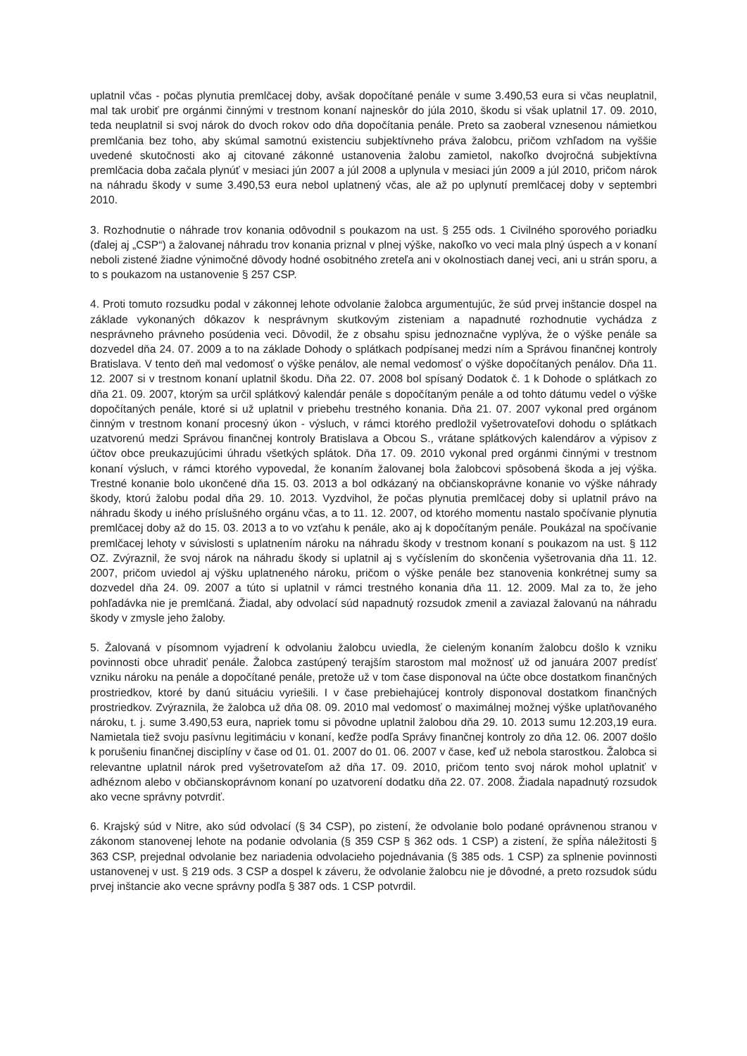uplatnil včas - počas plynutia premlčacej doby, avšak dopočítané penále v sume 3.490,53 eura si včas neuplatnil, mal tak urobiť pre orgánmi činnými v trestnom konaní najneskôr do júla 2010, škodu si však uplatnil 17. 09. 2010, teda neuplatnil si svoj nárok do dvoch rokov odo dňa dopočítania penále. Preto sa zaoberal vznesenou námietkou premlčania bez toho, aby skúmal samotnú existenciu subjektívneho práva žalobcu, pričom vzhľadom na vyššie uvedené skutočnosti ako aj citované zákonné ustanovenia žalobu zamietol, nakoľko dvojročná subjektívna premlčacia doba začala plynúť v mesiaci jún 2007 a júl 2008 a uplynula v mesiaci jún 2009 a júl 2010, pričom nárok na náhradu škody v sume 3.490,53 eura nebol uplatnený včas, ale až po uplynutí premlčacej doby v septembri 2010.
3. Rozhodnutie o náhrade trov konania odôvodnil s poukazom na ust. § 255 ods. 1 Civilného sporového poriadku (ďalej aj „CSP“) a žalovanej náhradu trov konania priznal v plnej výške, nakoľko vo veci mala plný úspech a v konaní neboli zistené žiadne výnimočné dôvody hodné osobitného zreteľa ani v okolnostiach danej veci, ani u strán sporu, a to s poukazom na ustanovenie § 257 CSP.
4. Proti tomuto rozsudku podal v zákonnej lehote odvolanie žalobca argumentujúc, že súd prvej inštancie dospel na základe vykonaných dôkazov k nesprávnym skutkovým zisteniam a napadnuté rozhodnutie vychádza z nesprávneho právneho posúdenia veci. Dôvodil, že z obsahu spisu jednoznačne vyplýva, že o výške penále sa dozvedel dňa 24. 07. 2009 a to na základe Dohody o splátkach podpísanej medzi ním a Správou finančnej kontroly Bratislava. V tento deň mal vedomosť o výške penálov, ale nemal vedomosť o výške dopočítaných penálov. Dňa 11. 12. 2007 si v trestnom konaní uplatnil škodu. Dňa 22. 07. 2008 bol spísaný Dodatok č. 1 k Dohode o splátkach zo dňa 21. 09. 2007, ktorým sa určil splátkový kalendár penále s dopočítaným penále a od tohto dátumu vedel o výške dopočítaných penále, ktoré si už uplatnil v priebehu trestného konania. Dňa 21. 07. 2007 vykonal pred orgánom činným v trestnom konaní procesný úkon - výsluch, v rámci ktorého predložil vyšetrovateľovi dohodu o splátkach uzatvorenú medzi Správou finančnej kontroly Bratislava a Obcou S., vrátane splátkových kalendárov a výpisov z účtov obce preukazujúcimi úhradu všetkých splátok. Dňa 17. 09. 2010 vykonal pred orgánmi činnými v trestnom konaní výsluch, v rámci ktorého vypovedal, že konaním žalovanej bola žalobcovi spôsobená škoda a jej výška. Trestné konanie bolo ukončené dňa 15. 03. 2013 a bol odkázaný na občianskoprávne konanie vo výške náhrady škody, ktorú žalobu podal dňa 29. 10. 2013. Vyzdvihol, že počas plynutia premlčacej doby si uplatnil právo na náhradu škody u iného príslušného orgánu včas, a to 11. 12. 2007, od ktorého momentu nastalo spočívanie plynutia premlčacej doby až do 15. 03. 2013 a to vo vzťahu k penále, ako aj k dopočítaným penále. Poukázal na spočívanie premlčacej lehoty v súvislosti s uplatnením nároku na náhradu škody v trestnom konaní s poukazom na ust. § 112 OZ. Zvýraznil, že svoj nárok na náhradu škody si uplatnil aj s vyčíslením do skončenia vyšetrovania dňa 11. 12. 2007, pričom uviedol aj výšku uplatneného nároku, pričom o výške penále bez stanovenia konkrétnej sumy sa dozvedel dňa 24. 09. 2007 a túto si uplatnil v rámci trestného konania dňa 11. 12. 2009. Mal za to, že jeho pohľadávka nie je premlčaná. Žiadal, aby odvolací súd napadnutý rozsudok zmenil a zaviazal žalovanú na náhradu škody v zmysle jeho žaloby.
5. Žalovaná v písomnom vyjadrení k odvolaniu žalobcu uviedla, že cieleným konaním žalobcu došlo k vzniku povinnosti obce uhradiť penále. Žalobca zastúpený terajším starostom mal možnosť už od januára 2007 predísť vzniku nároku na penále a dopočítané penále, pretože už v tom čase disponoval na účte obce dostatkom finančných prostriedkov, ktoré by danú situáciu vyriešili. I v čase prebiehajúcej kontroly disponoval dostatkom finančných prostriedkov. Zvýraznila, že žalobca už dňa 08. 09. 2010 mal vedomosť o maximálnej možnej výške uplatňovaného nároku, t. j. sume 3.490,53 eura, napriek tomu si pôvodne uplatnil žalobou dňa 29. 10. 2013 sumu 12.203,19 eura. Namietala tiež svoju pasívnu legitimáciu v konaní, keďže podľa Správy finančnej kontroly zo dňa 12. 06. 2007 došlo k porušeniu finančnej disciplíny v čase od 01. 01. 2007 do 01. 06. 2007 v čase, keď už nebola starostkou. Žalobca si relevantne uplatnil nárok pred vyšetrovateľom až dňa 17. 09. 2010, pričom tento svoj nárok mohol uplatniť v adhéznom alebo v občianskoprávnom konaní po uzatvorení dodatku dňa 22. 07. 2008. Žiadala napadnutý rozsudok ako vecne správny potvrdiť.
6. Krajský súd v Nitre, ako súd odvolací (§ 34 CSP), po zistení, že odvolanie bolo podané oprávnenou stranou v zákonom stanovenej lehote na podanie odvolania (§ 359 CSP § 362 ods. 1 CSP) a zistení, že spĺňa náležitosti § 363 CSP, prejednal odvolanie bez nariadenia odvolacieho pojednávania (§ 385 ods. 1 CSP) za splnenie povinnosti ustanovenej v ust. § 219 ods. 3 CSP a dospel k záveru, že odvolanie žalobcu nie je dôvodné, a preto rozsudok súdu prvej inštancie ako vecne správny podľa § 387 ods. 1 CSP potvrdil.